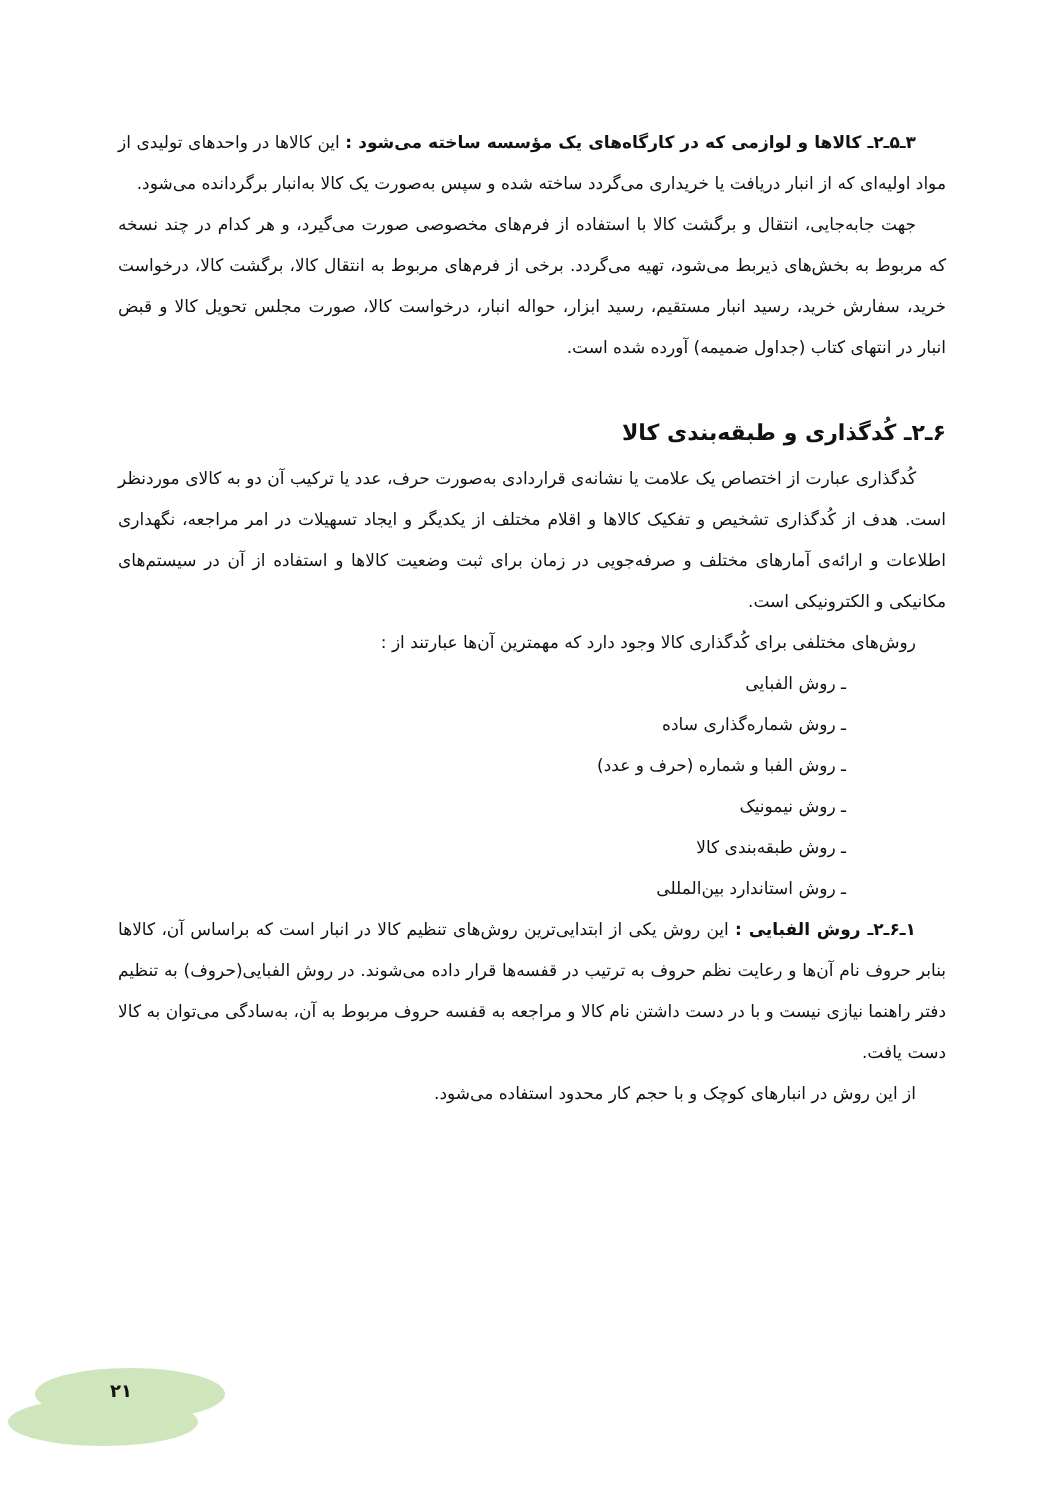۳ـ۵ـ۲ـ کالاها و لوازمی که در کارگاه‌های یک مؤسسه ساخته می‌شود : این کالاها در واحدهای تولیدی از مواد اولیه‌ای که از انبار دریافت یا خریداری می‌گردد ساخته شده و سپس به‌صورت یک کالا به‌انبار برگردانده می‌شود.
جهت جابه‌جایی، انتقال و برگشت کالا با استفاده از فرم‌های مخصوصی صورت می‌گیرد، و هر کدام در چند نسخه که مربوط به بخش‌های ذیربط می‌شود، تهیه می‌گردد. برخی از فرم‌های مربوط به انتقال کالا، برگشت کالا، درخواست خرید، سفارش خرید، رسید انبار مستقیم، رسید ابزار، حواله انبار، درخواست کالا، صورت مجلس تحویل کالا و قبض انبار در انتهای کتاب (جداول ضمیمه) آورده شده است.
۶ـ۲ـ کُدگذاری و طبقه‌بندی کالا
کُدگذاری عبارت از اختصاص یک علامت یا نشانه‌ی قراردادی به‌صورت حرف، عدد یا ترکیب آن دو به کالای موردنظر است. هدف از کُدگذاری تشخیص و تفکیک کالاها و اقلام مختلف از یکدیگر و ایجاد تسهیلات در امر مراجعه، نگهداری اطلاعات و ارائه‌ی آمارهای مختلف و صرفه‌جویی در زمان برای ثبت وضعیت کالاها و استفاده از آن در سیستم‌های مکانیکی و الکترونیکی است.
روش‌های مختلفی برای کُدگذاری کالا وجود دارد که مهمترین آن‌ها عبارتند از :
ـ روش الفبایی
ـ روش شماره‌گذاری ساده
ـ روش الفبا و شماره (حرف و عدد)
ـ روش نیمونیک
ـ روش طبقه‌بندی کالا
ـ روش استاندارد بین‌المللی
۱ـ۶ـ۲ـ روش الفبایی : این روش یکی از ابتدایی‌ترین روش‌های تنظیم کالا در انبار است که براساس آن، کالاها بنابر حروف نام آن‌ها و رعایت نظم حروف به ترتیب در قفسه‌ها قرار داده می‌شوند. در روش الفبایی(حروف) به تنظیم دفتر راهنما نیازی نیست و با در دست داشتن نام کالا و مراجعه به قفسه حروف مربوط به آن، به‌سادگی می‌توان به کالا دست یافت.
از این روش در انبارهای کوچک و با حجم کار محدود استفاده می‌شود.
۲۱